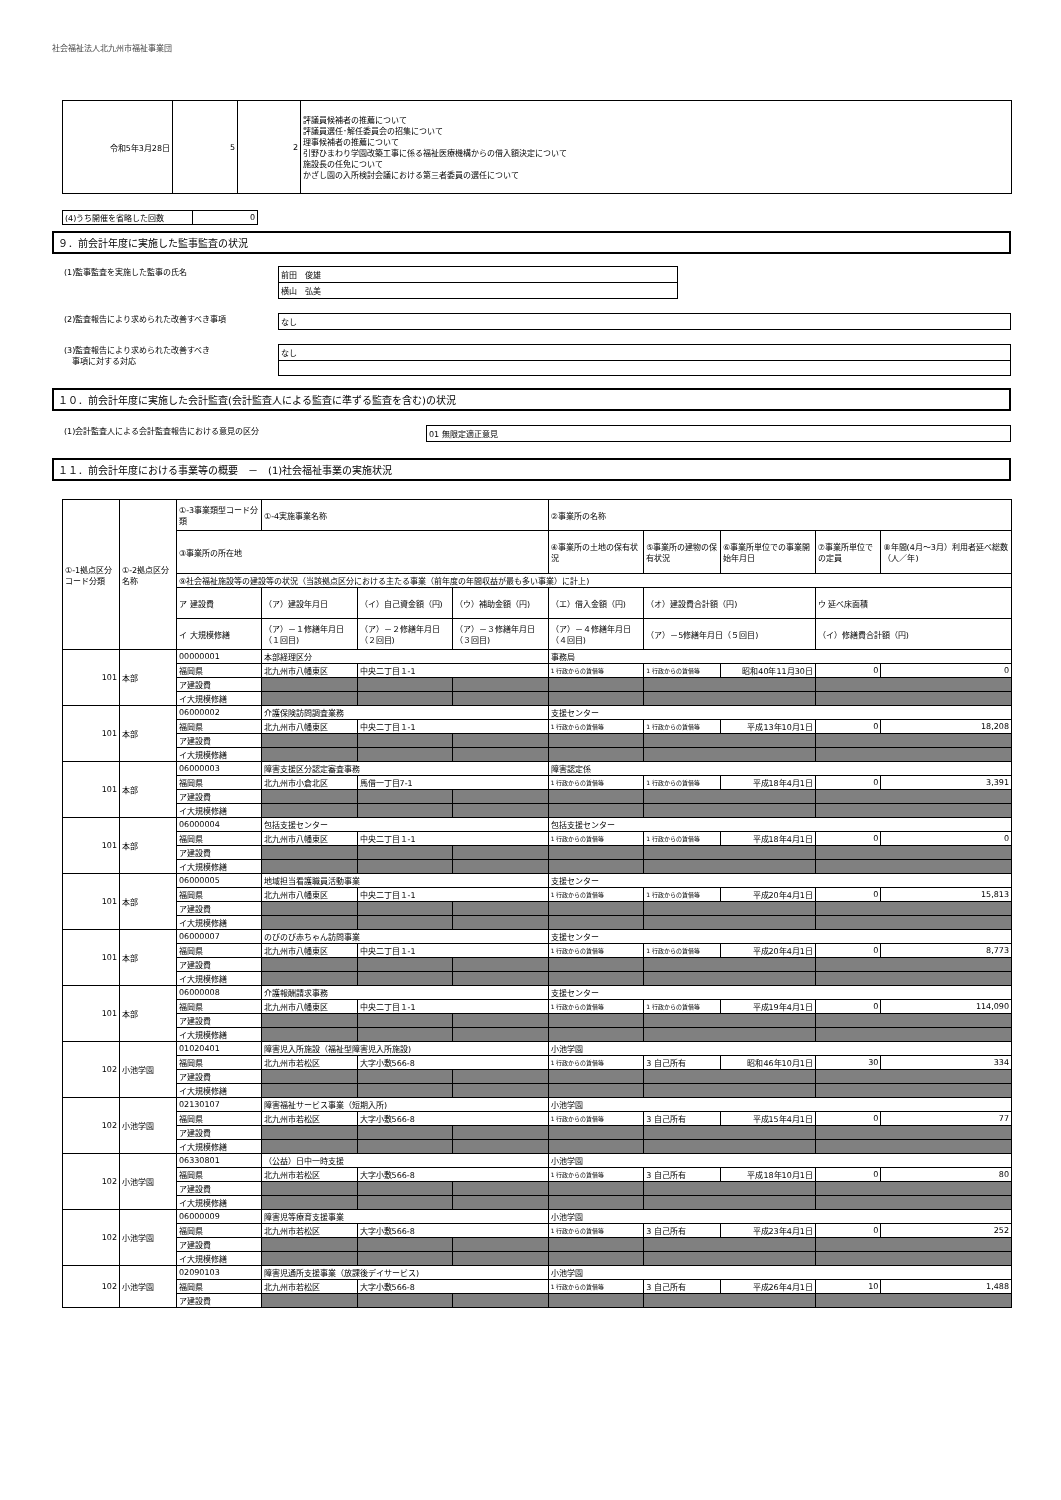社会福祉法人北九州市福祉事業団
| 令和5年3月28日 | 5 | 2 | 評議員候補者の推薦について 評議員選任･解任委員会の招集について 理事候補者の推薦について 引野ひまわり学園改築工事に係る福祉医療機構からの借入額決定について 施設長の任免について かざし園の入所検討会議における第三者委員の選任について |
| (4)うち開催を省略した回数 | 0 |
９．前会計年度に実施した監事監査の状況
(1)監事監査を実施した監事の氏名
前田　俊雄
横山　弘美
(2)監査報告により求められた改善すべき事項
なし
(3)監査報告により求められた改善すべき
　事項に対する対応
なし
１０．前会計年度に実施した会計監査(会計監査人による監査に準ずる監査を含む)の状況
(1)会計監査人による会計監査報告における意見の区分
01 無限定適正意見
１１．前会計年度における事業等の概要　－　(1)社会福祉事業の実施状況
| ①-1拠点区分コード分類 | ①-2拠点区分名称 | ①-3事業類型コード分類 | ①-4実施事業名称 | | | ②事業所の名称 | | | | |
| --- | --- | --- | --- | --- | --- | --- | --- | --- | --- | --- |
| | | ③事業所の所在地 | | | | ④事業所の土地の保有状況 | ⑤事業所の建物の保有状況 | ⑥事業所単位での事業開始年月日 | ⑦事業所単位での定員 | ⑧年間(4月～3月）利用者延べ総数（人／年) |
| | | ⑨社会福祉施設等の建設等の状況（当該拠点区分における主たる事業（前年度の年間収益が最も多い事業）に計上) | | | | | | | | |
| | | ア 建設費 | （ア）建設年月日 | （イ）自己資金額（円) | （ウ）補助金額（円) | （エ）借入金額（円) | （オ）建設費合計額（円) | | ウ 延べ床面積 | |
| | | イ 大規模修繕 | （ア）－１修繕年月日（１回目) | （ア）－２修繕年月日（２回目) | （ア）－３修繕年月日（３回目) | （ア）－４修繕年月日（４回目) | （ア）－5修繕年月日（５回目) | | （イ）修繕費合計額（円) | |
| 101 | 本部 | 00000001 | 本部経理区分 | | | 事務局 | | | | |
| | | 福岡県 | 北九州市八幡東区 | 中央二丁目１-1 | | 1 行政からの賃借等 | 1 行政からの賃借等 | 昭和40年11月30日 | 0 | 0 |
| | | ア建設費 | | | | | | | | |
| | | イ大規模修繕 | | | | | | | | |
| 101 | 本部 | 06000002 | 介護保険訪問調査業務 | | | 支援センター | | | | |
| | | 福岡県 | 北九州市八幡東区 | 中央二丁目１-1 | | 1 行政からの賃借等 | 1 行政からの賃借等 | 平成13年10月1日 | 0 | 18,208 |
| | | ア建設費 | | | | | | | | |
| | | イ大規模修繕 | | | | | | | | |
| 101 | 本部 | 06000003 | 障害支援区分認定審査事務 | | | 障害認定係 | | | | |
| | | 福岡県 | 北九州市小倉北区 | 馬借一丁目7-1 | | 1 行政からの賃借等 | 1 行政からの賃借等 | 平成18年4月1日 | 0 | 3,391 |
| | | ア建設費 | | | | | | | | |
| | | イ大規模修繕 | | | | | | | | |
| 101 | 本部 | 06000004 | 包括支援センター | | | 包括支援センター | | | | |
| | | 福岡県 | 北九州市八幡東区 | 中央二丁目１-1 | | 1 行政からの賃借等 | 1 行政からの賃借等 | 平成18年4月1日 | 0 | 0 |
| | | ア建設費 | | | | | | | | |
| | | イ大規模修繕 | | | | | | | | |
| 101 | 本部 | 06000005 | 地域担当看護職員活動事業 | | | 支援センター | | | | |
| | | 福岡県 | 北九州市八幡東区 | 中央二丁目１-1 | | 1 行政からの賃借等 | 1 行政からの賃借等 | 平成20年4月1日 | 0 | 15,813 |
| | | ア建設費 | | | | | | | | |
| | | イ大規模修繕 | | | | | | | | |
| 101 | 本部 | 06000007 | のびのび赤ちゃん訪問事業 | | | 支援センター | | | | |
| | | 福岡県 | 北九州市八幡東区 | 中央二丁目１-1 | | 1 行政からの賃借等 | 1 行政からの賃借等 | 平成20年4月1日 | 0 | 8,773 |
| | | ア建設費 | | | | | | | | |
| | | イ大規模修繕 | | | | | | | | |
| 101 | 本部 | 06000008 | 介護報酬請求事務 | | | 支援センター | | | | |
| | | 福岡県 | 北九州市八幡東区 | 中央二丁目１-1 | | 1 行政からの賃借等 | 1 行政からの賃借等 | 平成19年4月1日 | 0 | 114,090 |
| | | ア建設費 | | | | | | | | |
| | | イ大規模修繕 | | | | | | | | |
| 102 | 小池学園 | 01020401 | 障害児入所施設（福祉型障害児入所施設) | | | 小池学園 | | | | |
| | | 福岡県 | 北九州市若松区 | 大字小敷566-8 | | 1 行政からの賃借等 | 3 自己所有 | 昭和46年10月1日 | 30 | 334 |
| | | ア建設費 | | | | | | | | |
| | | イ大規模修繕 | | | | | | | | |
| 102 | 小池学園 | 02130107 | 障害福祉サービス事業（短期入所) | | | 小池学園 | | | | |
| | | 福岡県 | 北九州市若松区 | 大字小敷566-8 | | 1 行政からの賃借等 | 3 自己所有 | 平成15年4月1日 | 0 | 77 |
| | | ア建設費 | | | | | | | | |
| | | イ大規模修繕 | | | | | | | | |
| 102 | 小池学園 | 06330801 | （公益）日中一時支援 | | | 小池学園 | | | | |
| | | 福岡県 | 北九州市若松区 | 大字小敷566-8 | | 1 行政からの賃借等 | 3 自己所有 | 平成18年10月1日 | 0 | 80 |
| | | ア建設費 | | | | | | | | |
| | | イ大規模修繕 | | | | | | | | |
| 102 | 小池学園 | 06000009 | 障害児等療育支援事業 | | | 小池学園 | | | | |
| | | 福岡県 | 北九州市若松区 | 大字小敷566-8 | | 1 行政からの賃借等 | 3 自己所有 | 平成23年4月1日 | 0 | 252 |
| | | ア建設費 | | | | | | | | |
| | | イ大規模修繕 | | | | | | | | |
| 102 | 小池学園 | 02090103 | 障害児通所支援事業（放課後デイサービス) | | | 小池学園 | | | | |
| | | 福岡県 | 北九州市若松区 | 大字小敷566-8 | | 1 行政からの賃借等 | 3 自己所有 | 平成26年4月1日 | 10 | 1,488 |
| | | ア建設費 | | | | | | | | |